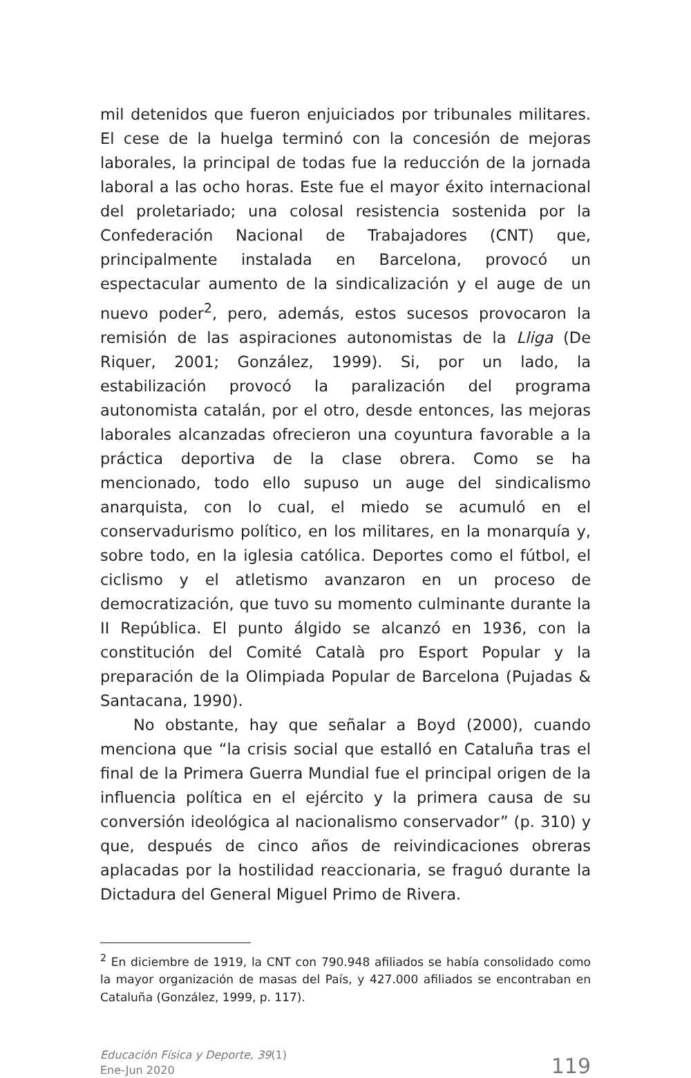mil detenidos que fueron enjuiciados por tribunales militares. El cese de la huelga terminó con la concesión de mejoras laborales, la principal de todas fue la reducción de la jornada laboral a las ocho horas. Este fue el mayor éxito internacional del proletariado; una colosal resistencia sostenida por la Confederación Nacional de Trabajadores (CNT) que, principalmente instalada en Barcelona, provocó un espectacular aumento de la sindicalización y el auge de un nuevo poder<sup>2</sup>, pero, además, estos sucesos provocaron la remisión de las aspiraciones autonomistas de la Lliga (De Riquer, 2001; González, 1999). Si, por un lado, la estabilización provocó la paralización del programa autonomista catalán, por el otro, desde entonces, las mejoras laborales alcanzadas ofrecieron una coyuntura favorable a la práctica deportiva de la clase obrera. Como se ha mencionado, todo ello supuso un auge del sindicalismo anarquista, con lo cual, el miedo se acumuló en el conservadurismo político, en los militares, en la monarquía y, sobre todo, en la iglesia católica. Deportes como el fútbol, el ciclismo y el atletismo avanzaron en un proceso de democratización, que tuvo su momento culminante durante la II República. El punto álgido se alcanzó en 1936, con la constitución del Comité Català pro Esport Popular y la preparación de la Olimpiada Popular de Barcelona (Pujadas & Santacana, 1990).
No obstante, hay que señalar a Boyd (2000), cuando menciona que “la crisis social que estalló en Cataluña tras el final de la Primera Guerra Mundial fue el principal origen de la influencia política en el ejército y la primera causa de su conversión ideológica al nacionalismo conservador” (p. 310) y que, después de cinco años de reivindicaciones obreras aplacadas por la hostilidad reaccionaria, se fraguó durante la Dictadura del General Miguel Primo de Rivera.
<sup>2</sup> En diciembre de 1919, la CNT con 790.948 afiliados se había consolidado como la mayor organización de masas del País, y 427.000 afiliados se encontraban en Cataluña (González, 1999, p. 117).
Educación Física y Deporte, 39(1)
Ene-Jun 2020
119